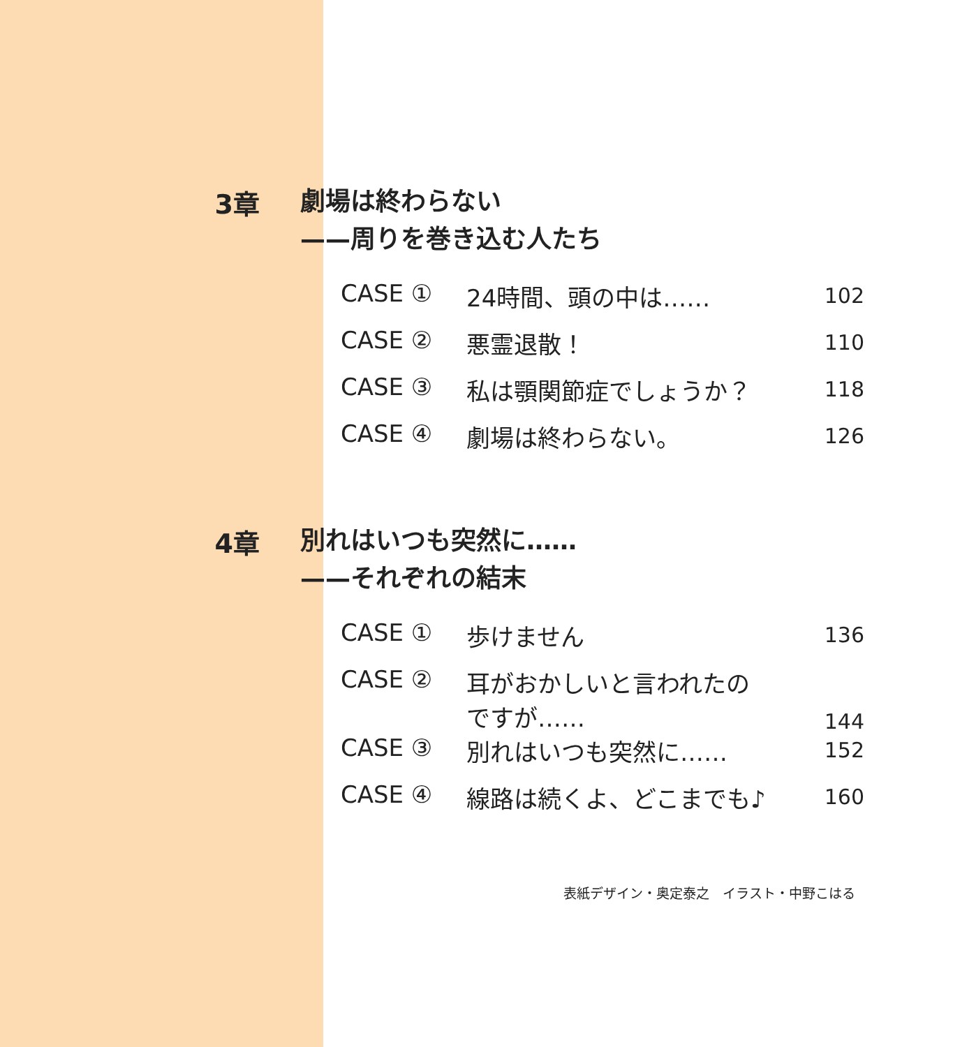3章
劇場は終わらない
——周りを巻き込む人たち
| CASE ① | 24時間、頭の中は…… | 102 |
| CASE ② | 悪霊退散！ | 110 |
| CASE ③ | 私は顎関節症でしょうか？ | 118 |
| CASE ④ | 劇場は終わらない。 | 126 |
4章
別れはいつも突然に……
——それぞれの結末
| CASE ① | 歩けません | 136 |
| CASE ② | 耳がおかしいと言われたの ですが…… | 144 |
| CASE ③ | 別れはいつも突然に…… | 152 |
| CASE ④ | 線路は続くよ、どこまでも♪ | 160 |
表紙デザイン・奥定泰之　イラスト・中野こはる